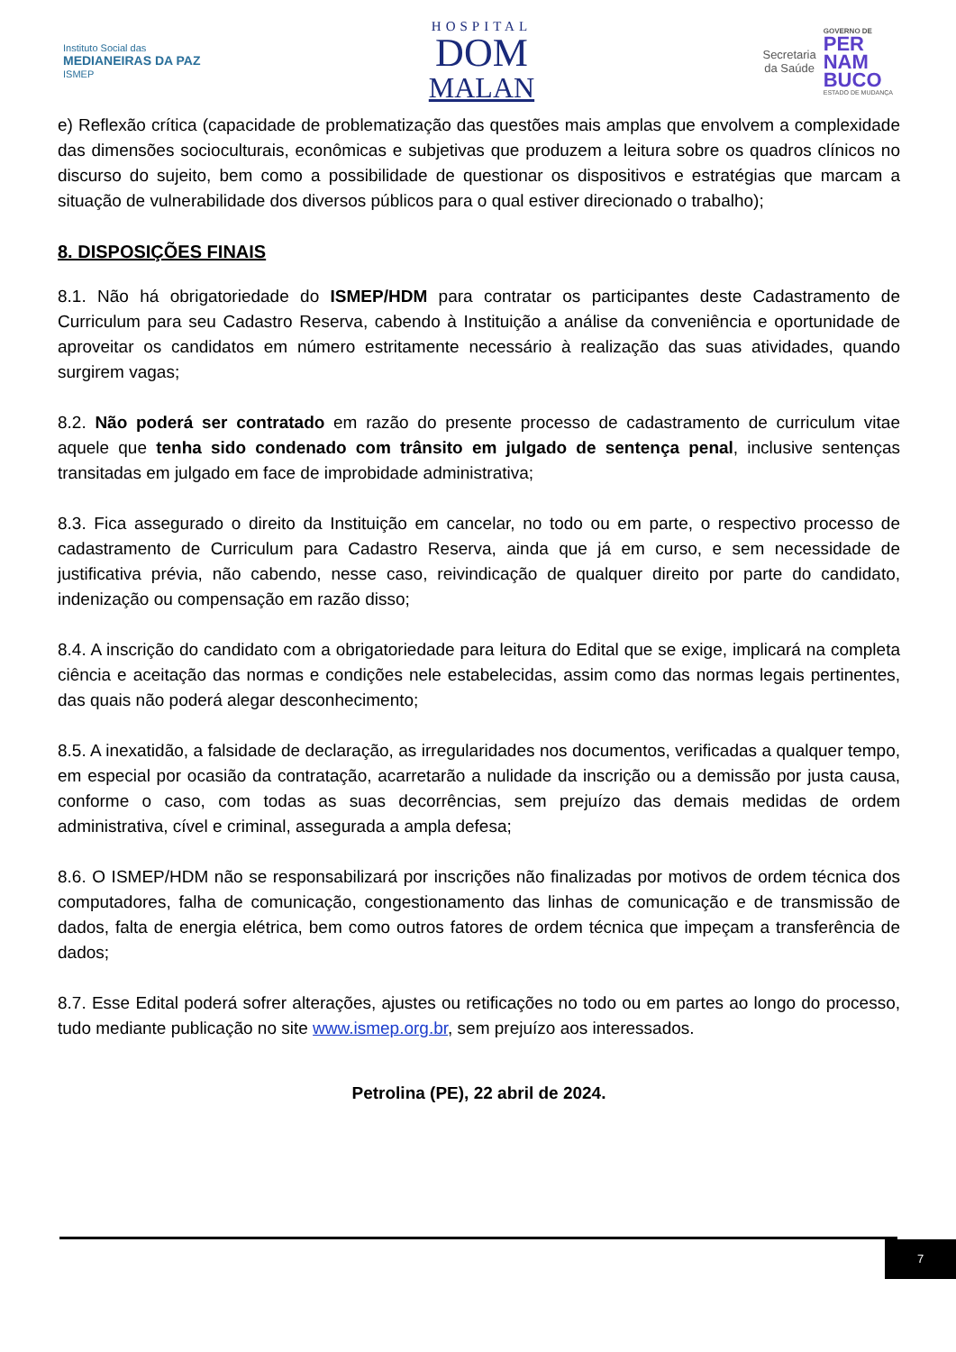Instituto Social das
MEDIANEIRAS DA PAZ
ISMEP
HOSPITAL
DOM
MALAN
Secretaria
da Saúde
GOVERNO DE
PER
NAM
BUCO
ESTADO DE MUDANÇA
e) Reflexão crítica (capacidade de problematização das questões mais amplas que envolvem a complexidade das dimensões socioculturais, econômicas e subjetivas que produzem a leitura sobre os quadros clínicos no discurso do sujeito, bem como a possibilidade de questionar os dispositivos e estratégias que marcam a situação de vulnerabilidade dos diversos públicos para o qual estiver direcionado o trabalho);
8. DISPOSIÇÕES FINAIS
8.1. Não há obrigatoriedade do ISMEP/HDM para contratar os participantes deste Cadastramento de Curriculum para seu Cadastro Reserva, cabendo à Instituição a análise da conveniência e oportunidade de aproveitar os candidatos em número estritamente necessário à realização das suas atividades, quando surgirem vagas;
8.2. Não poderá ser contratado em razão do presente processo de cadastramento de curriculum vitae aquele que tenha sido condenado com trânsito em julgado de sentença penal, inclusive sentenças transitadas em julgado em face de improbidade administrativa;
8.3. Fica assegurado o direito da Instituição em cancelar, no todo ou em parte, o respectivo processo de cadastramento de Curriculum para Cadastro Reserva, ainda que já em curso, e sem necessidade de justificativa prévia, não cabendo, nesse caso, reivindicação de qualquer direito por parte do candidato, indenização ou compensação em razão disso;
8.4. A inscrição do candidato com a obrigatoriedade para leitura do Edital que se exige, implicará na completa ciência e aceitação das normas e condições nele estabelecidas, assim como das normas legais pertinentes, das quais não poderá alegar desconhecimento;
8.5. A inexatidão, a falsidade de declaração, as irregularidades nos documentos, verificadas a qualquer tempo, em especial por ocasião da contratação, acarretarão a nulidade da inscrição ou a demissão por justa causa, conforme o caso, com todas as suas decorrências, sem prejuízo das demais medidas de ordem administrativa, cível e criminal, assegurada a ampla defesa;
8.6. O ISMEP/HDM não se responsabilizará por inscrições não finalizadas por motivos de ordem técnica dos computadores, falha de comunicação, congestionamento das linhas de comunicação e de transmissão de dados, falta de energia elétrica, bem como outros fatores de ordem técnica que impeçam a transferência de dados;
8.7. Esse Edital poderá sofrer alterações, ajustes ou retificações no todo ou em partes ao longo do processo, tudo mediante publicação no site www.ismep.org.br, sem prejuízo aos interessados.
Petrolina (PE), 22 abril de 2024.
7